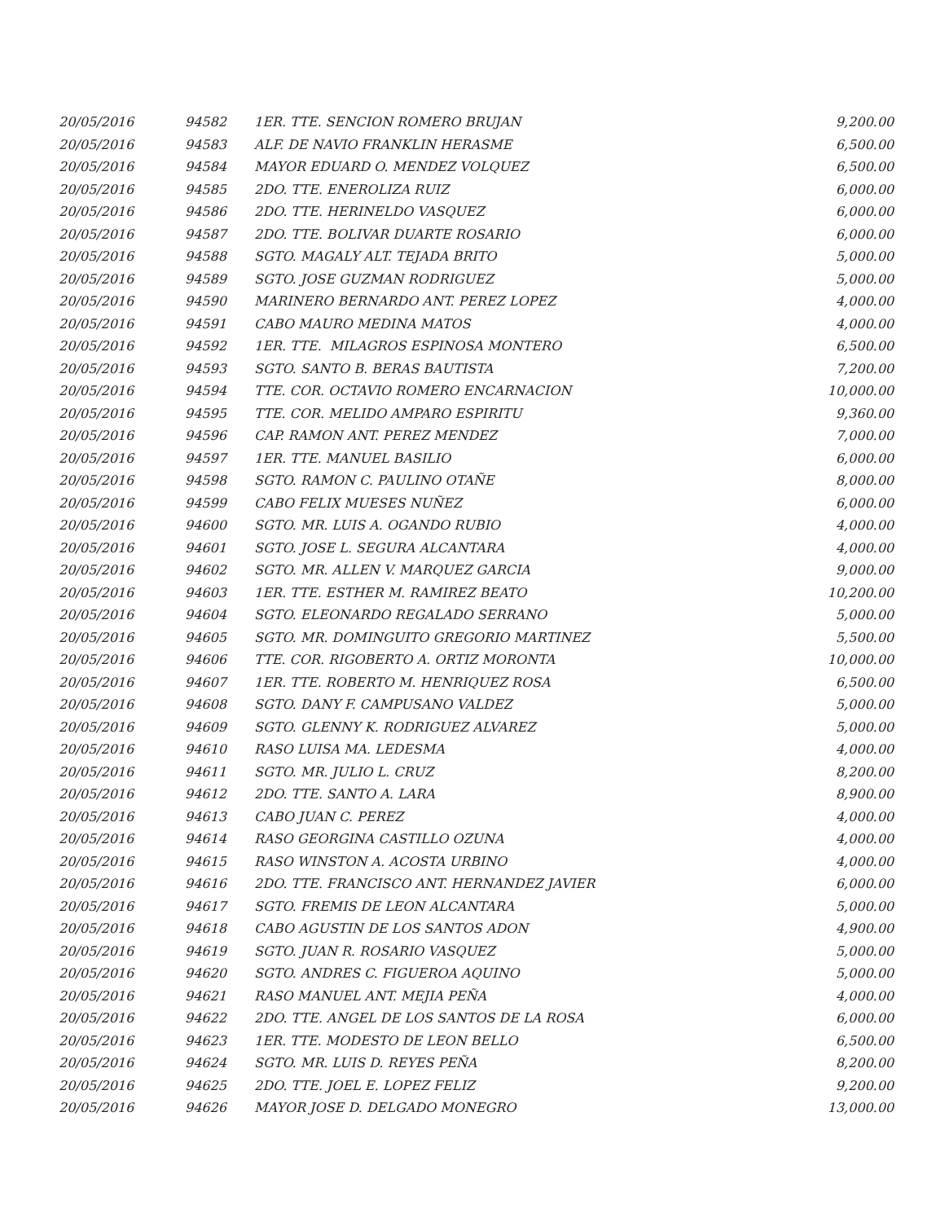| 20/05/2016 | 94582 | 1ER. TTE. SENCION ROMERO BRUJAN | 9,200.00 |
| 20/05/2016 | 94583 | ALF. DE NAVIO FRANKLIN HERASME | 6,500.00 |
| 20/05/2016 | 94584 | MAYOR EDUARD O. MENDEZ VOLQUEZ | 6,500.00 |
| 20/05/2016 | 94585 | 2DO. TTE. ENEROLIZA RUIZ | 6,000.00 |
| 20/05/2016 | 94586 | 2DO. TTE. HERINELDO VASQUEZ | 6,000.00 |
| 20/05/2016 | 94587 | 2DO. TTE. BOLIVAR DUARTE ROSARIO | 6,000.00 |
| 20/05/2016 | 94588 | SGTO. MAGALY ALT. TEJADA BRITO | 5,000.00 |
| 20/05/2016 | 94589 | SGTO. JOSE GUZMAN RODRIGUEZ | 5,000.00 |
| 20/05/2016 | 94590 | MARINERO BERNARDO ANT. PEREZ LOPEZ | 4,000.00 |
| 20/05/2016 | 94591 | CABO MAURO MEDINA MATOS | 4,000.00 |
| 20/05/2016 | 94592 | 1ER. TTE. MILAGROS ESPINOSA MONTERO | 6,500.00 |
| 20/05/2016 | 94593 | SGTO. SANTO B. BERAS BAUTISTA | 7,200.00 |
| 20/05/2016 | 94594 | TTE. COR. OCTAVIO ROMERO ENCARNACION | 10,000.00 |
| 20/05/2016 | 94595 | TTE. COR. MELIDO AMPARO ESPIRITU | 9,360.00 |
| 20/05/2016 | 94596 | CAP. RAMON ANT. PEREZ MENDEZ | 7,000.00 |
| 20/05/2016 | 94597 | 1ER. TTE. MANUEL BASILIO | 6,000.00 |
| 20/05/2016 | 94598 | SGTO. RAMON C. PAULINO OTAÑE | 8,000.00 |
| 20/05/2016 | 94599 | CABO FELIX MUESES NUÑEZ | 6,000.00 |
| 20/05/2016 | 94600 | SGTO. MR. LUIS A. OGANDO RUBIO | 4,000.00 |
| 20/05/2016 | 94601 | SGTO. JOSE L. SEGURA ALCANTARA | 4,000.00 |
| 20/05/2016 | 94602 | SGTO. MR. ALLEN V. MARQUEZ GARCIA | 9,000.00 |
| 20/05/2016 | 94603 | 1ER. TTE. ESTHER M. RAMIREZ BEATO | 10,200.00 |
| 20/05/2016 | 94604 | SGTO. ELEONARDO REGALADO SERRANO | 5,000.00 |
| 20/05/2016 | 94605 | SGTO. MR. DOMINGUITO GREGORIO MARTINEZ | 5,500.00 |
| 20/05/2016 | 94606 | TTE. COR. RIGOBERTO A. ORTIZ MORONTA | 10,000.00 |
| 20/05/2016 | 94607 | 1ER. TTE. ROBERTO M. HENRIQUEZ ROSA | 6,500.00 |
| 20/05/2016 | 94608 | SGTO. DANY F. CAMPUSANO VALDEZ | 5,000.00 |
| 20/05/2016 | 94609 | SGTO. GLENNY K. RODRIGUEZ ALVAREZ | 5,000.00 |
| 20/05/2016 | 94610 | RASO LUISA MA. LEDESMA | 4,000.00 |
| 20/05/2016 | 94611 | SGTO. MR. JULIO L. CRUZ | 8,200.00 |
| 20/05/2016 | 94612 | 2DO. TTE. SANTO A. LARA | 8,900.00 |
| 20/05/2016 | 94613 | CABO JUAN C. PEREZ | 4,000.00 |
| 20/05/2016 | 94614 | RASO GEORGINA CASTILLO OZUNA | 4,000.00 |
| 20/05/2016 | 94615 | RASO WINSTON A. ACOSTA URBINO | 4,000.00 |
| 20/05/2016 | 94616 | 2DO. TTE. FRANCISCO ANT. HERNANDEZ JAVIER | 6,000.00 |
| 20/05/2016 | 94617 | SGTO. FREMIS DE LEON ALCANTARA | 5,000.00 |
| 20/05/2016 | 94618 | CABO AGUSTIN DE LOS SANTOS ADON | 4,900.00 |
| 20/05/2016 | 94619 | SGTO. JUAN R. ROSARIO VASQUEZ | 5,000.00 |
| 20/05/2016 | 94620 | SGTO. ANDRES C. FIGUEROA AQUINO | 5,000.00 |
| 20/05/2016 | 94621 | RASO MANUEL ANT. MEJIA PEÑA | 4,000.00 |
| 20/05/2016 | 94622 | 2DO. TTE. ANGEL DE LOS SANTOS DE LA ROSA | 6,000.00 |
| 20/05/2016 | 94623 | 1ER. TTE. MODESTO DE LEON BELLO | 6,500.00 |
| 20/05/2016 | 94624 | SGTO. MR. LUIS D. REYES PEÑA | 8,200.00 |
| 20/05/2016 | 94625 | 2DO. TTE. JOEL E. LOPEZ FELIZ | 9,200.00 |
| 20/05/2016 | 94626 | MAYOR JOSE D. DELGADO MONEGRO | 13,000.00 |